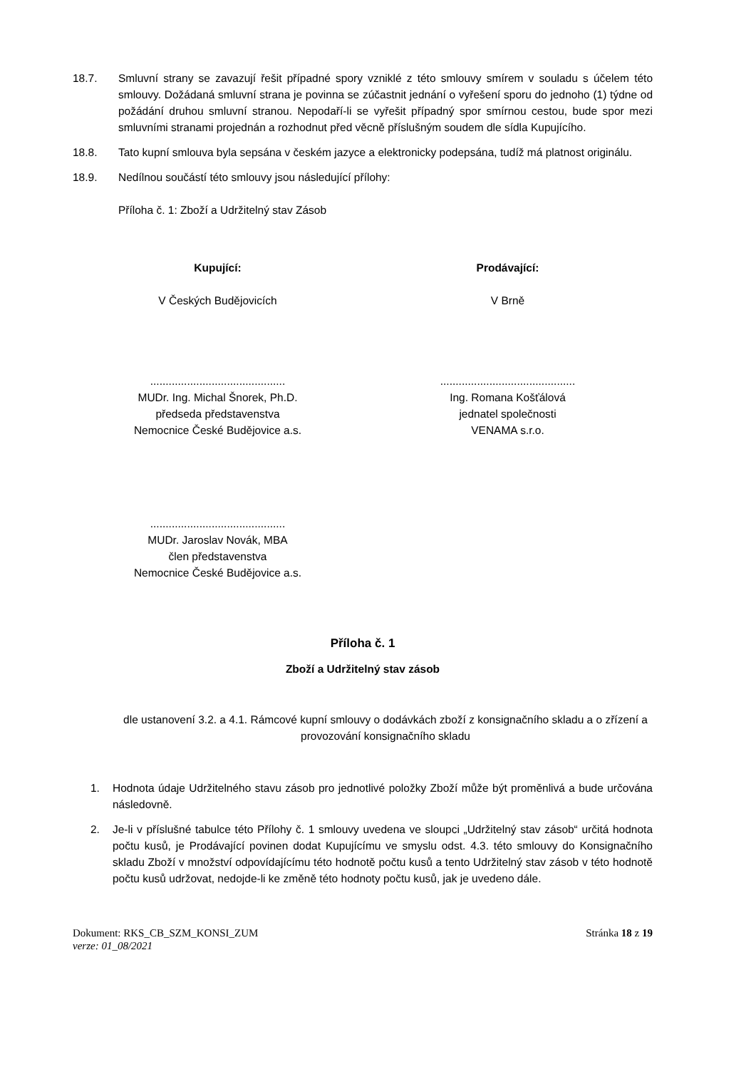18.7. Smluvní strany se zavazují řešit případné spory vzniklé z této smlouvy smírem v souladu s účelem této smlouvy. Dožádaná smluvní strana je povinna se zúčastnit jednání o vyřešení sporu do jednoho (1) týdne od požádání druhou smluvní stranou. Nepodaří-li se vyřešit případný spor smírnou cestou, bude spor mezi smluvními stranami projednán a rozhodnut před věcně příslušným soudem dle sídla Kupujícího.
18.8. Tato kupní smlouva byla sepsána v českém jazyce a elektronicky podepsána, tudíž má platnost originálu.
18.9. Nedílnou součástí této smlouvy jsou následující přílohy:
Příloha č. 1: Zboží a Udržitelný stav Zásob
Kupující:
V Českých Budějovicích
Prodávající:
V Brně
............................................
MUDr. Ing. Michal Šnorek, Ph.D.
předseda představenstva
Nemocnice České Budějovice a.s.
............................................
Ing. Romana Košťálová
jednatel společnosti
VENAMA s.r.o.
............................................
MUDr. Jaroslav Novák, MBA
člen představenstva
Nemocnice České Budějovice a.s.
Příloha č. 1
Zboží a Udržitelný stav zásob
dle ustanovení 3.2. a 4.1. Rámcové kupní smlouvy o dodávkách zboží z konsignačního skladu a o zřízení a provozování konsignačního skladu
1. Hodnota údaje Udržitelného stavu zásob pro jednotlivé položky Zboží může být proměnlivá a bude určována následovně.
2. Je-li v příslušné tabulce této Přílohy č. 1 smlouvy uvedena ve sloupci „Udržitelný stav zásob“ určitá hodnota počtu kusů, je Prodávající povinen dodat Kupujícímu ve smyslu odst. 4.3. této smlouvy do Konsignačního skladu Zboží v množství odpovídajícímu této hodnotě počtu kusů a tento Udržitelný stav zásob v této hodnotě počtu kusů udržovat, nedojde-li ke změně této hodnoty počtu kusů, jak je uvedeno dále.
Dokument: RKS_CB_SZM_KONSI_ZUM
verze: 01_08/2021
Stránka 18 z 19